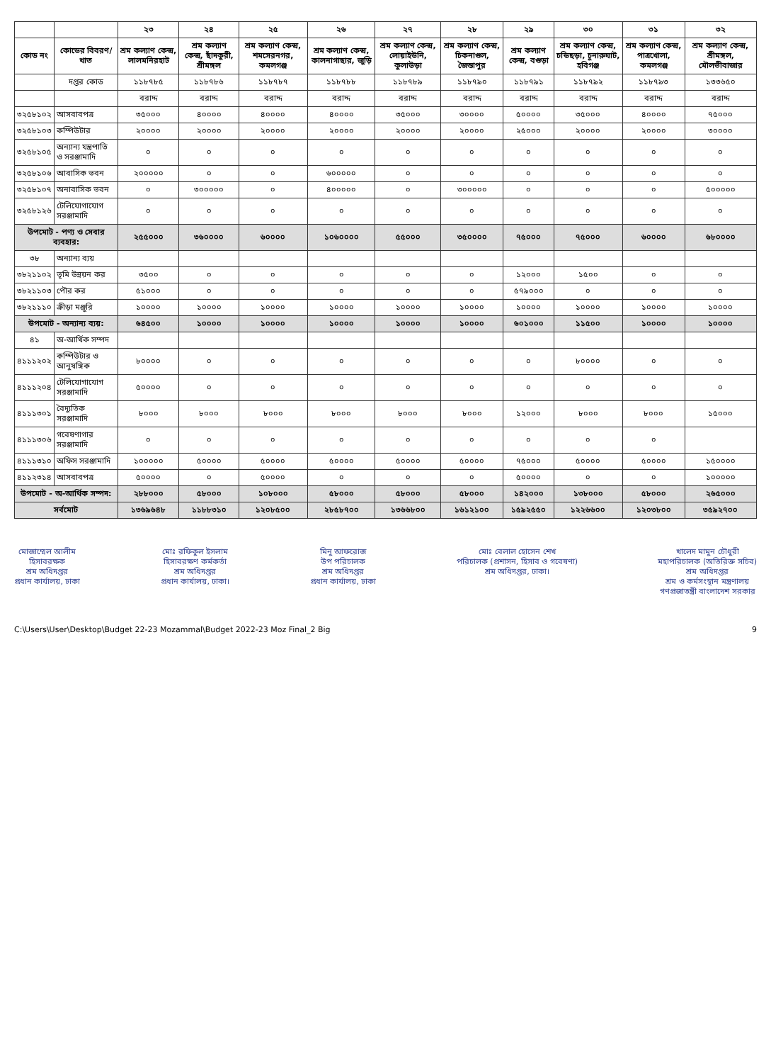| | | ২৩ | ২৪ | ২৫ | ২৬ | ২৭ | ২৮ | ২৯ | ৩০ | ৩১ | ৩২ |
| --- | --- | --- | --- | --- | --- | --- | --- | --- | --- | --- | --- |
| কোড নং | কোডের বিবরণ/খাত | শ্রম কল্যাণ কেন্দ্র, লালমনিরহাট | শ্রম কল্যাণ কেন্দ্র, ছাঁদকুরী, শ্রীমঙ্গল | শ্রম কল্যাণ কেন্দ্র, শমসেরনগর, কমলগঞ্জ | শ্রম কল্যাণ কেন্দ্র, কালনাগাছার, জুড়ি | শ্রম কল্যাণ কেন্দ্র, লোয়াইউনি, কুলাউড়া | শ্রম কল্যাণ কেন্দ্র, চিকনাগুল, জৈন্তাপুর | শ্রম কল্যাণ কেন্দ্র, বগুড়া | শ্রম কল্যাণ কেন্দ্র, চন্ডিছড়া, চুনারুঘাট, হবিগঞ্জ | শ্রম কল্যাণ কেন্দ্র, পাত্রখোলা, কমলগঞ্জ | শ্রম কল্যাণ কেন্দ্র, শ্রীমঙ্গল, মৌলভীবাজার |
| | দপ্তর কোড | ১১৮৭৮৫ | ১১৮৭৮৬ | ১১৮৭৮৭ | ১১৮৭৮৮ | ১১৮৭৮৯ | ১১৮৭৯০ | ১১৮৭৯১ | ১১৮৭৯২ | ১১৮৭৯৩ | ১৩৩৬৫০ |
| | | বরাদ্দ | বরাদ্দ | বরাদ্দ | বরাদ্দ | বরাদ্দ | বরাদ্দ | বরাদ্দ | বরাদ্দ | বরাদ্দ | বরাদ্দ |
| ৩২৫৮১০২ | আসবাবপত্র | ৩৫০০০ | ৪০০০০ | ৪০০০০ | ৪০০০০ | ৩৫০০০ | ৩০০০০ | ৫০০০০ | ৩৫০০০ | ৪০০০০ | ৭৫০০০ |
| ৩২৫৮১০৩ | কম্পিউটার | ২০০০০ | ২০০০০ | ২০০০০ | ২০০০০ | ২০০০০ | ২০০০০ | ২৫০০০ | ২০০০০ | ২০০০০ | ৩০০০০ |
| ৩২৫৮১০৫ | অন্যান্য যন্ত্রপাতি ও সরঞ্জামাদি | ০ | ০ | ০ | ০ | ০ | ০ | ০ | ০ | ০ | ০ |
| ৩২৫৮১০৬ | আবাসিক ভবন | ২০০০০০ | ০ | ০ | ৬০০০০০ | ০ | ০ | ০ | ০ | ০ | ০ |
| ৩২৫৮১০৭ | অনাবাসিক ভবন | ০ | ৩০০০০০ | ০ | ৪০০০০০ | ০ | ৩০০০০০ | ০ | ০ | ০ | ৫০০০০০ |
| ৩২৫৮১২৬ | টেলিযোগাযোগ সরঞ্জামাদি | ০ | ০ | ০ | ০ | ০ | ০ | ০ | ০ | ০ | ০ |
| উপমোট - পণ্য ও সেবার ব্যবহার: | | ২৫৫০০০ | ৩৬০০০০ | ৬০০০০ | ১০৬০০০০ | ৫৫০০০ | ৩৫০০০০ | ৭৫০০০ | ৭৫০০০ | ৬০০০০ | ৬৮০০০০ |
| ৩৮ | অন্যান্য ব্যয় | | | | | | | | | | |
| ৩৮২১১০২ | ভূমি উন্নয়ন কর | ৩৫০০ | ০ | ০ | ০ | ০ | ০ | ১২০০০ | ১৫০০ | ০ | ০ |
| ৩৮২১১০৩ | পৌর কর | ৫১০০০ | ০ | ০ | ০ | ০ | ০ | ৫৭৯০০০ | ০ | ০ | ০ |
| ৩৮২১১১০ | ক্রীড়া মঞ্জুরি | ১০০০০ | ১০০০০ | ১০০০০ | ১০০০০ | ১০০০০ | ১০০০০ | ১০০০০ | ১০০০০ | ১০০০০ | ১০০০০ |
| উপমোট - অন্যান্য ব্যয়: | | ৬৪৫০০ | ১০০০০ | ১০০০০ | ১০০০০ | ১০০০০ | ১০০০০ | ৬০১০০০ | ১১৫০০ | ১০০০০ | ১০০০০ |
| ৪১ | অ-আর্থিক সম্পদ | | | | | | | | | | |
| ৪১১১২০২ | কম্পিউটার ও আনুষঙ্গিক | ৮০০০০ | ০ | ০ | ০ | ০ | ০ | ০ | ৮০০০০ | ০ | ০ |
| ৪১১১২০৪ | টেলিযোগাযোগ সরঞ্জামাদি | ৫০০০০ | ০ | ০ | ০ | ০ | ০ | ০ | ০ | ০ | ০ |
| ৪১১১৩০১ | বৈদ্যুতিক সরঞ্জামাদি | ৮০০০ | ৮০০০ | ৮০০০ | ৮০০০ | ৮০০০ | ৮০০০ | ১২০০০ | ৮০০০ | ৮০০০ | ১৫০০০ |
| ৪১১১৩০৬ | গবেষণাগার সরঞ্জামাদি | ০ | ০ | ০ | ০ | ০ | ০ | ০ | ০ | ০ | |
| ৪১১১৩১০ | অফিস সরঞ্জামাদি | ১০০০০০ | ৫০০০০ | ৫০০০০ | ৫০০০০ | ৫০০০০ | ৫০০০০ | ৭৫০০০ | ৫০০০০ | ৫০০০০ | ১৫০০০০ |
| ৪১১২৩১৪ | আসবাবপত্র | ৫০০০০ | ০ | ৫০০০০ | ০ | ০ | ০ | ৫০০০০ | ০ | ০ | ১০০০০০ |
| উপমোট - অ-আর্থিক সম্পদ: | | ২৮৮০০০ | ৫৮০০০ | ১০৮০০০ | ৫৮০০০ | ৫৮০০০ | ৫৮০০০ | ১৪২০০০ | ১৩৮০০০ | ৫৮০০০ | ২৬৫০০০ |
| সর্বমোট | | ১৩৬৯৬৪৮ | ১১৮৮৩১০ | ১২০৮৫০০ | ২৮৫৮৭০০ | ১৩৬৬৮০০ | ১৬১২১০০ | ১৫৯২৫৫০ | ১২২৬৬০০ | ১২০৩৮০০ | ৩৫৯২৭০০ |
মোজাম্মেল আলীম
হিসাবরক্ষক
শ্রম অধিদপ্তর
প্রধান কার্যালয়, ঢাকা
মোঃ রফিকুল ইসলাম
হিসাবরক্ষণ কর্মকর্তা
শ্রম অধিদপ্তর
প্রধান কার্যালয়, ঢাকা।
মিনু আফরোজ
উপ পরিচালক
শ্রম অধিদপ্তর
প্রধান কার্যালয়, ঢাকা
মোঃ বেলাল হোসেন শেখ
পরিচালক (প্রশাসন, হিসাব ও গবেষণা)
শ্রম অধিদপ্তর, ঢাকা।
খালেদ মামুন চৌধুরী
মহাপরিচালক (অতিরিক্ত সচিব)
শ্রম অধিদপ্তর
শ্রম ও কর্মসংস্থান মন্ত্রণালয়
গণপ্রজাতন্ত্রী বাংলাদেশ সরকার
C:\Users\User\Desktop\Budget 22-23 Mozammal\Budget 2022-23 Moz Final_2 Big 9